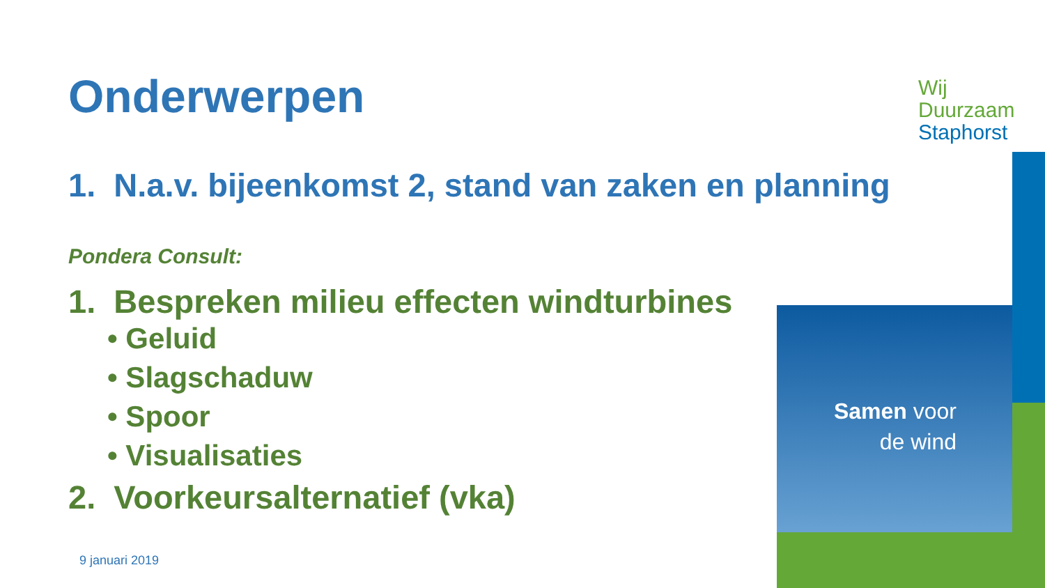Onderwerpen
1. N.a.v. bijeenkomst 2, stand van zaken en planning
Pondera Consult:
1. Bespreken milieu effecten windturbines
• Geluid
• Slagschaduw
• Spoor
• Visualisaties
2. Voorkeursalternatief (vka)
9 januari 2019
Wij
Duurzaam
Staphorst
Samen voor
de wind